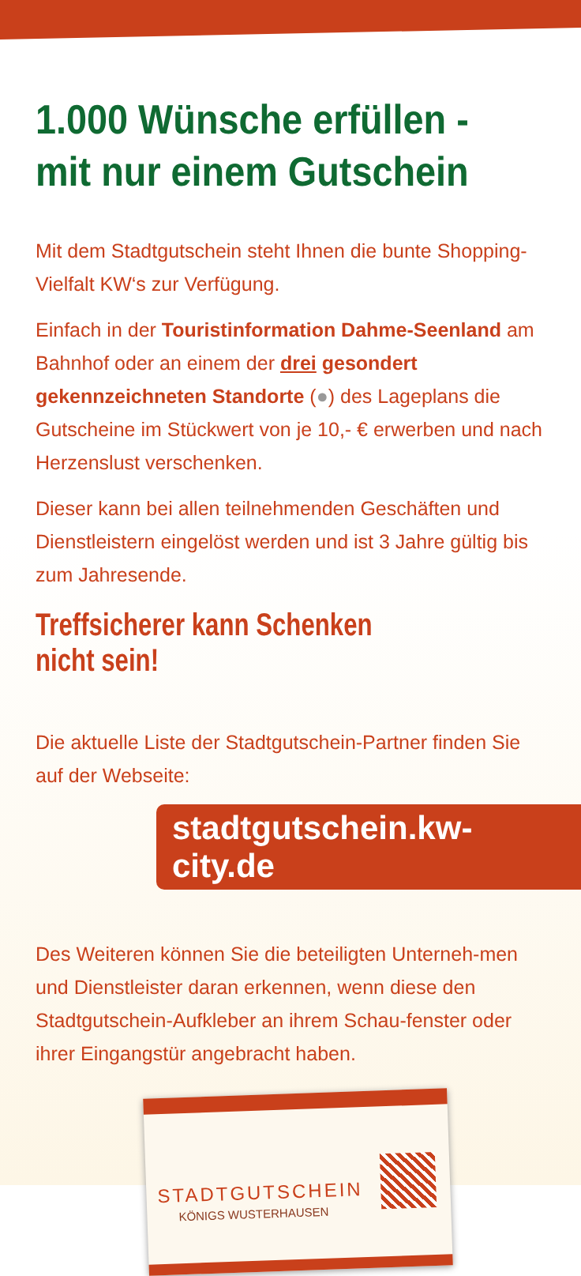1.000 Wünsche erfüllen -
mit nur einem Gutschein
Mit dem Stadtgutschein steht Ihnen die bunte Shopping-Vielfalt KW‘s zur Verfügung.
Einfach in der Touristinformation Dahme-Seenland am Bahnhof oder an einem der drei gesondert gekennzeichneten Standorte (●) des Lageplans die Gutscheine im Stückwert von je 10,- € erwerben und nach Herzenslust verschenken.
Dieser kann bei allen teilnehmenden Geschäften und Dienstleistern eingelöst werden und ist 3 Jahre gültig bis zum Jahresende.
Treffsicherer kann Schenken nicht sein!
Die aktuelle Liste der Stadtgutschein-Partner finden Sie auf der Webseite:
stadtgutschein.kw-city.de
Des Weiteren können Sie die beteiligten Unterneh-men und Dienstleister daran erkennen, wenn diese den Stadtgutschein-Aufkleber an ihrem Schau-fenster oder ihrer Eingangstür angebracht haben.
STADTGUTSCHEIN
KÖNIGS WUSTERHAUSEN